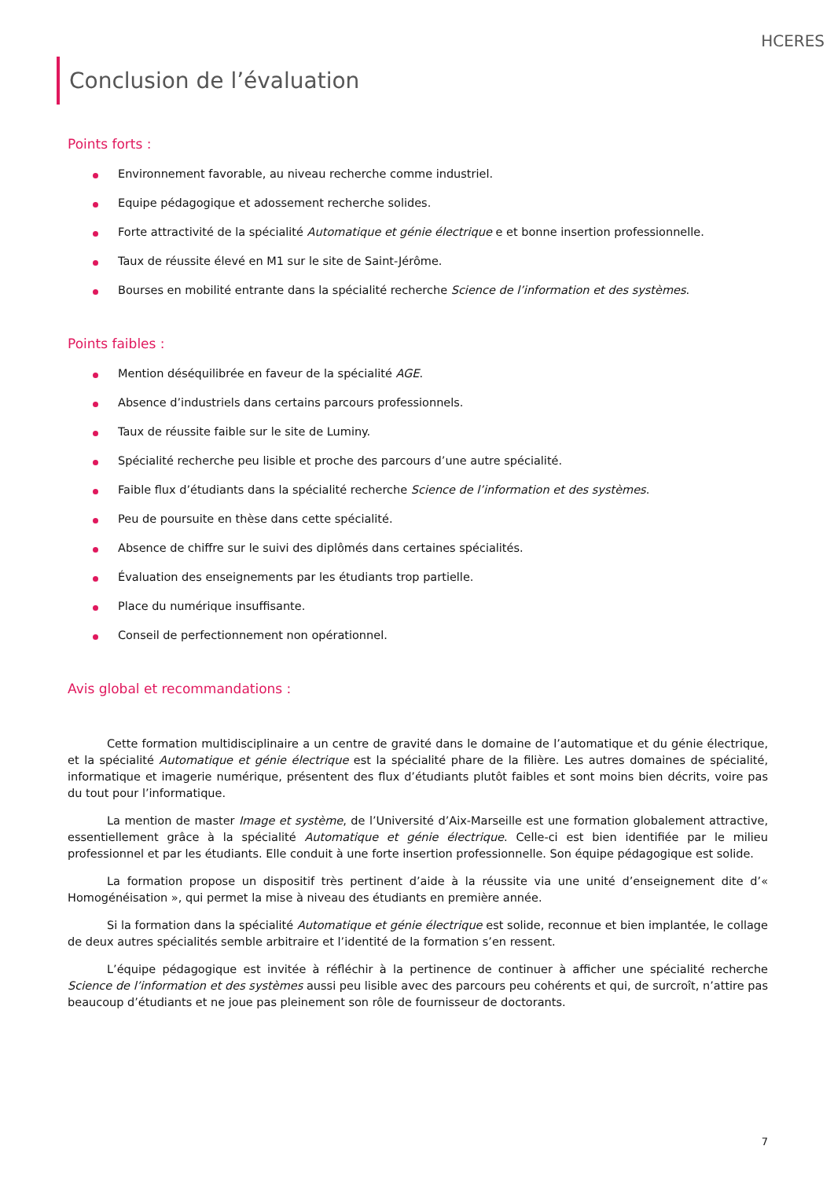HCERES
Conclusion de l’évaluation
Points forts :
Environnement favorable, au niveau recherche comme industriel.
Equipe pédagogique et adossement recherche solides.
Forte attractivité de la spécialité Automatique et génie électrique e et bonne insertion professionnelle.
Taux de réussite élevé en M1 sur le site de Saint-Jérôme.
Bourses en mobilité entrante dans la spécialité recherche Science de l’information et des systèmes.
Points faibles :
Mention déséquilibrée en faveur de la spécialité AGE.
Absence d’industriels dans certains parcours professionnels.
Taux de réussite faible sur le site de Luminy.
Spécialité recherche peu lisible et proche des parcours d’une autre spécialité.
Faible flux d’étudiants dans la spécialité recherche Science de l’information et des systèmes.
Peu de poursuite en thèse dans cette spécialité.
Absence de chiffre sur le suivi des diplômés dans certaines spécialités.
Évaluation des enseignements par les étudiants trop partielle.
Place du numérique insuffisante.
Conseil de perfectionnement non opérationnel.
Avis global et recommandations :
Cette formation multidisciplinaire a un centre de gravité dans le domaine de l’automatique et du génie électrique, et la spécialité Automatique et génie électrique est la spécialité phare de la filière. Les autres domaines de spécialité, informatique et imagerie numérique, présentent des flux d’étudiants plutôt faibles et sont moins bien décrits, voire pas du tout pour l’informatique.
La mention de master Image et système, de l’Université d’Aix-Marseille est une formation globalement attractive, essentiellement grâce à la spécialité Automatique et génie électrique. Celle-ci est bien identifiée par le milieu professionnel et par les étudiants. Elle conduit à une forte insertion professionnelle. Son équipe pédagogique est solide.
La formation propose un dispositif très pertinent d’aide à la réussite via une unité d’enseignement dite d’« Homogénéisation », qui permet la mise à niveau des étudiants en première année.
Si la formation dans la spécialité Automatique et génie électrique est solide, reconnue et bien implantée, le collage de deux autres spécialités semble arbitraire et l’identité de la formation s’en ressent.
L’équipe pédagogique est invitée à réfléchir à la pertinence de continuer à afficher une spécialité recherche Science de l’information et des systèmes aussi peu lisible avec des parcours peu cohérents et qui, de surcroît, n’attire pas beaucoup d’étudiants et ne joue pas pleinement son rôle de fournisseur de doctorants.
7